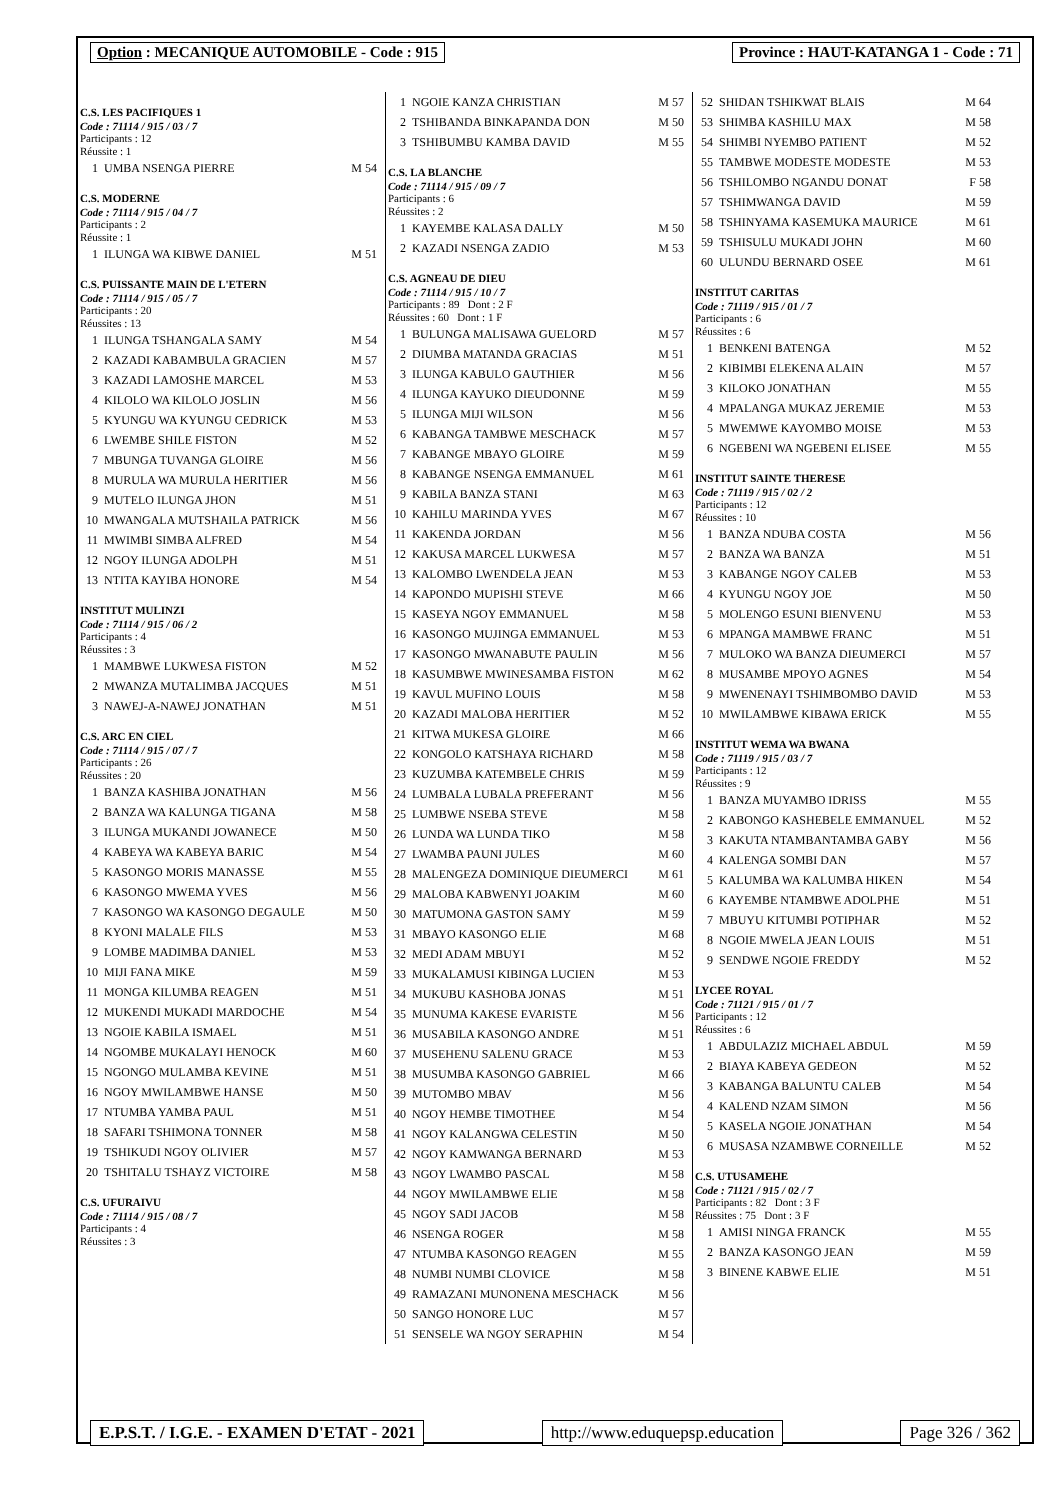Option : MECANIQUE AUTOMOBILE - Code : 915
Province : HAUT-KATANGA 1 - Code : 71
C.S. LES PACIFIQUES 1
Code : 71114 / 915 / 03 / 7
Participants : 12
Réussite : 1
| 1 | UMBA NSENGA PIERRE | M 54 |
C.S. MODERNE
Code : 71114 / 915 / 04 / 7
Participants : 2
Réussite : 1
| 1 | ILUNGA WA KIBWE DANIEL | M 51 |
C.S. PUISSANTE MAIN DE L'ETERN
Code : 71114 / 915 / 05 / 7
Participants : 20
Réussites : 13
| 1 | ILUNGA TSHANGALA SAMY | M 54 |
| 2 | KAZADI KABAMBULA GRACIEN | M 57 |
| 3 | KAZADI LAMOSHE MARCEL | M 53 |
| 4 | KILOLO WA KILOLO JOSLIN | M 56 |
| 5 | KYUNGU WA KYUNGU CEDRICK | M 53 |
| 6 | LWEMBE SHILE FISTON | M 52 |
| 7 | MBUNGA TUVANGA GLOIRE | M 56 |
| 8 | MURULA WA MURULA HERITIER | M 56 |
| 9 | MUTELO ILUNGA JHON | M 51 |
| 10 | MWANGALA MUTSHAILA PATRICK | M 56 |
| 11 | MWIMBI SIMBA ALFRED | M 54 |
| 12 | NGOY ILUNGA ADOLPH | M 51 |
| 13 | NTITA KAYIBA HONORE | M 54 |
INSTITUT MULINZI
Code : 71114 / 915 / 06 / 2
Participants : 4
Réussites : 3
| 1 | MAMBWE LUKWESA FISTON | M 52 |
| 2 | MWANZA MUTALIMBA JACQUES | M 51 |
| 3 | NAWEJ-A-NAWEJ JONATHAN | M 51 |
C.S. ARC EN CIEL
Code : 71114 / 915 / 07 / 7
Participants : 26
Réussites : 20
| 1 | BANZA KASHIBA JONATHAN | M 56 |
| 2 | BANZA WA KALUNGA TIGANA | M 58 |
| 3 | ILUNGA MUKANDI JOWANECE | M 50 |
| 4 | KABEYA WA KABEYA BARIC | M 54 |
| 5 | KASONGO MORIS MANASSE | M 55 |
| 6 | KASONGO MWEMA YVES | M 56 |
| 7 | KASONGO WA KASONGO DEGAULE | M 50 |
| 8 | KYONI MALALE FILS | M 53 |
| 9 | LOMBE MADIMBA DANIEL | M 53 |
| 10 | MIJI FANA MIKE | M 59 |
| 11 | MONGA KILUMBA REAGEN | M 51 |
| 12 | MUKENDI MUKADI MARDOCHE | M 54 |
| 13 | NGOIE KABILA ISMAEL | M 51 |
| 14 | NGOMBE MUKALAYI HENOCK | M 60 |
| 15 | NGONGO MULAMBA KEVINE | M 51 |
| 16 | NGOY MWILAMBWE HANSE | M 50 |
| 17 | NTUMBA YAMBA PAUL | M 51 |
| 18 | SAFARI TSHIMONA TONNER | M 58 |
| 19 | TSHIKUDI NGOY OLIVIER | M 57 |
| 20 | TSHITALU TSHAYZ VICTOIRE | M 58 |
C.S. UFURAIVU
Code : 71114 / 915 / 08 / 7
Participants : 4
Réussites : 3
| 1 | NGOIE KANZA CHRISTIAN | M 57 |
| 2 | TSHIBANDA BINKAPANDA DON | M 50 |
| 3 | TSHIBUMBU KAMBA DAVID | M 55 |
C.S. LA BLANCHE
Code : 71114 / 915 / 09 / 7
Participants : 6
Réussites : 2
| 1 | KAYEMBE KALASA DALLY | M 50 |
| 2 | KAZADI NSENGA ZADIO | M 53 |
C.S. AGNEAU DE DIEU
Code : 71114 / 915 / 10 / 7
Participants : 89 Dont : 2 F
Réussites : 60 Dont : 1 F
| 1 | BULUNGA MALISAWA GUELORD | M 57 |
| 2 | DIUMBA MATANDA GRACIAS | M 51 |
| 3 | ILUNGA KABULO GAUTHIER | M 56 |
| 4 | ILUNGA KAYUKO DIEUDONNE | M 59 |
| 5 | ILUNGA MIJI WILSON | M 56 |
| 6 | KABANGA TAMBWE MESCHACK | M 57 |
| 7 | KABANGE MBAYO GLOIRE | M 59 |
| 8 | KABANGE NSENGA EMMANUEL | M 61 |
| 9 | KABILA BANZA STANI | M 63 |
| 10 | KAHILU MARINDA YVES | M 67 |
| 11 | KAKENDA JORDAN | M 56 |
| 12 | KAKUSA MARCEL LUKWESA | M 57 |
| 13 | KALOMBO LWENDELA JEAN | M 53 |
| 14 | KAPONDO MUPISHI STEVE | M 66 |
| 15 | KASEYA NGOY EMMANUEL | M 58 |
| 16 | KASONGO MUJINGA EMMANUEL | M 53 |
| 17 | KASONGO MWANABUTE PAULIN | M 56 |
| 18 | KASUMBWE MWINESAMBA FISTON | M 62 |
| 19 | KAVUL MUFINO LOUIS | M 58 |
| 20 | KAZADI MALOBA HERITIER | M 52 |
| 21 | KITWA MUKESA GLOIRE | M 66 |
| 22 | KONGOLO KATSHAYA RICHARD | M 58 |
| 23 | KUZUMBA KATEMBELE CHRIS | M 59 |
| 24 | LUMBALA LUBALA PREFERANT | M 56 |
| 25 | LUMBWE NSEBA STEVE | M 58 |
| 26 | LUNDA WA LUNDA TIKO | M 58 |
| 27 | LWAMBA PAUNI JULES | M 60 |
| 28 | MALENGEZA DOMINIQUE DIEUMERCI | M 61 |
| 29 | MALOBA KABWENYI JOAKIM | M 60 |
| 30 | MATUMONA GASTON SAMY | M 59 |
| 31 | MBAYO KASONGO ELIE | M 68 |
| 32 | MEDI ADAM MBUYI | M 52 |
| 33 | MUKALAMUSI KIBINGA LUCIEN | M 53 |
| 34 | MUKUBU KASHOBA JONAS | M 51 |
| 35 | MUNUMA KAKESE EVARISTE | M 56 |
| 36 | MUSABILA KASONGO ANDRE | M 51 |
| 37 | MUSEHENU SALENU GRACE | M 53 |
| 38 | MUSUMBA KASONGO GABRIEL | M 66 |
| 39 | MUTOMBO MBAV | M 56 |
| 40 | NGOY HEMBE TIMOTHEE | M 54 |
| 41 | NGOY KALANGWA CELESTIN | M 50 |
| 42 | NGOY KAMWANGA BERNARD | M 53 |
| 43 | NGOY LWAMBO PASCAL | M 58 |
| 44 | NGOY MWILAMBWE ELIE | M 58 |
| 45 | NGOY SADI JACOB | M 58 |
| 46 | NSENGA ROGER | M 58 |
| 47 | NTUMBA KASONGO REAGEN | M 55 |
| 48 | NUMBI NUMBI CLOVICE | M 58 |
| 49 | RAMAZANI MUNONENA MESCHACK | M 56 |
| 50 | SANGO HONORE LUC | M 57 |
| 51 | SENSELE WA NGOY SERAPHIN | M 54 |
| 52 | SHIDAN TSHIKWAT BLAIS | M 64 |
| 53 | SHIMBA KASHILU MAX | M 58 |
| 54 | SHIMBI NYEMBO PATIENT | M 52 |
| 55 | TAMBWE MODESTE MODESTE | M 53 |
| 56 | TSHILOMBO NGANDU DONAT | F 58 |
| 57 | TSHIMWANGA DAVID | M 59 |
| 58 | TSHINYAMA KASEMUKA MAURICE | M 61 |
| 59 | TSHISULU MUKADI JOHN | M 60 |
| 60 | ULUNDU BERNARD OSEE | M 61 |
INSTITUT CARITAS
Code : 71119 / 915 / 01 / 7
Participants : 6
Réussites : 6
| 1 | BENKENI BATENGA | M 52 |
| 2 | KIBIMBI ELEKENA ALAIN | M 57 |
| 3 | KILOKO JONATHAN | M 55 |
| 4 | MPALANGA MUKAZ JEREMIE | M 53 |
| 5 | MWEMWE KAYOMBO MOISE | M 53 |
| 6 | NGEBENI WA NGEBENI ELISEE | M 55 |
INSTITUT SAINTE THERESE
Code : 71119 / 915 / 02 / 2
Participants : 12
Réussites : 10
| 1 | BANZA NDUBA COSTA | M 56 |
| 2 | BANZA WA BANZA | M 51 |
| 3 | KABANGE NGOY CALEB | M 53 |
| 4 | KYUNGU NGOY JOE | M 50 |
| 5 | MOLENGO ESUNI BIENVENU | M 53 |
| 6 | MPANGA MAMBWE FRANC | M 51 |
| 7 | MULOKO WA BANZA DIEUMERCI | M 57 |
| 8 | MUSAMBE MPOYO AGNES | M 54 |
| 9 | MWENENAYI TSHIMBOMBO DAVID | M 53 |
| 10 | MWILAMBWE KIBAWA ERICK | M 55 |
INSTITUT WEMA WA BWANA
Code : 71119 / 915 / 03 / 7
Participants : 12
Réussites : 9
| 1 | BANZA MUYAMBO IDRISS | M 55 |
| 2 | KABONGO KASHEBELE EMMANUEL | M 52 |
| 3 | KAKUTA NTAMBANTAMBA GABY | M 56 |
| 4 | KALENGA SOMBI DAN | M 57 |
| 5 | KALUMBA WA KALUMBA HIKEN | M 54 |
| 6 | KAYEMBE NTAMBWE ADOLPHE | M 51 |
| 7 | MBUYU KITUMBI POTIPHAR | M 52 |
| 8 | NGOIE MWELA JEAN LOUIS | M 51 |
| 9 | SENDWE NGOIE FREDDY | M 52 |
LYCEE ROYAL
Code : 71121 / 915 / 01 / 7
Participants : 12
Réussites : 6
| 1 | ABDULAZIZ MICHAEL ABDUL | M 59 |
| 2 | BIAYA KABEYA GEDEON | M 52 |
| 3 | KABANGA BALUNTU CALEB | M 54 |
| 4 | KALEND NZAM SIMON | M 56 |
| 5 | KASELA NGOIE JONATHAN | M 54 |
| 6 | MUSASA NZAMBWE CORNEILLE | M 52 |
C.S. UTUSAMEHE
Code : 71121 / 915 / 02 / 7
Participants : 82 Dont : 3 F
Réussites : 75 Dont : 3 F
| 1 | AMISI NINGA FRANCK | M 55 |
| 2 | BANZA KASONGO JEAN | M 59 |
| 3 | BINENE KABWE ELIE | M 51 |
E.P.S.T. / I.G.E. - EXAMEN D'ETAT - 2021
http://www.eduquepsp.education Page 326 / 362